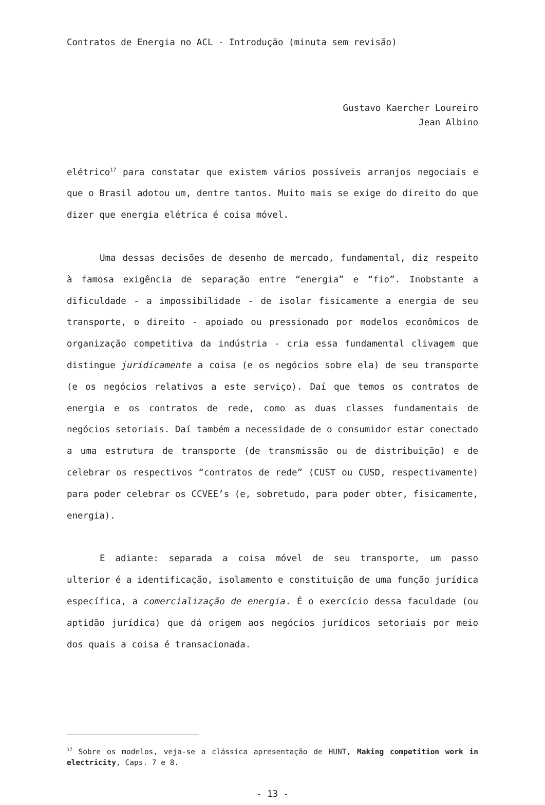Contratos de Energia no ACL - Introdução (minuta sem revisão)
Gustavo Kaercher Loureiro
Jean Albino
elétrico<sup>17</sup> para constatar que existem vários possíveis arranjos negociais e que o Brasil adotou um, dentre tantos. Muito mais se exige do direito do que dizer que energia elétrica é coisa móvel.
Uma dessas decisões de desenho de mercado, fundamental, diz respeito à famosa exigência de separação entre “energia” e “fio”. Inobstante a dificuldade - a impossibilidade - de isolar fisicamente a energia de seu transporte, o direito - apoiado ou pressionado por modelos econômicos de organização competitiva da indústria - cria essa fundamental clivagem que distingue juridicamente a coisa (e os negócios sobre ela) de seu transporte (e os negócios relativos a este serviço). Daí que temos os contratos de energia e os contratos de rede, como as duas classes fundamentais de negócios setoriais. Daí também a necessidade de o consumidor estar conectado a uma estrutura de transporte (de transmissão ou de distribuição) e de celebrar os respectivos “contratos de rede” (CUST ou CUSD, respectivamente) para poder celebrar os CCVEE’s (e, sobretudo, para poder obter, fisicamente, energia).
E adiante: separada a coisa móvel de seu transporte, um passo ulterior é a identificação, isolamento e constituição de uma função jurídica específica, a comercialização de energia. É o exercício dessa faculdade (ou aptidão jurídica) que dá origem aos negócios jurídicos setoriais por meio dos quais a coisa é transacionada.
<sup>17</sup> Sobre os modelos, veja-se a clássica apresentação de HUNT, Making competition work in electricity, Caps. 7 e 8.
- 13 -